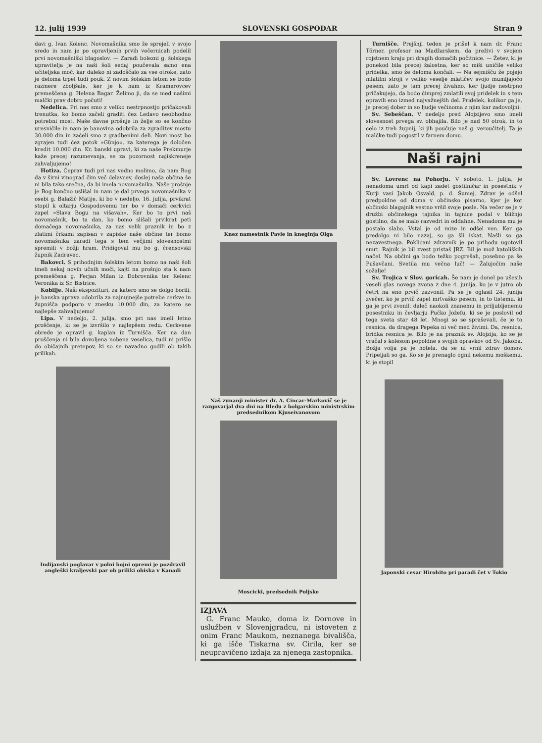12. julij 1939 SLOVENSKI GOSPODAR Stran 9
davi g. Ivan Kolenc. Novomašnika smo že sprejeli v svojo sredo in nam je po opravljenih prvih večernicah podelil prvi novomašniški blagoslov. — Zaradi bolezni g. šolskega upravitelja je na naši šoli sedaj poučevala samo ena učiteljska moč, kar daleko ni zadoščalo za vse otroke, zato je deloma trpel tudi pouk. Z novim šolskim letom se bodo razmere zboljšale, ker je k nam iz Kramerovcev premeščena g. Helena Bagar. Želimo ji, da se med našimi malčki prav dobro počuti!
Nedelica. Pri nas smo z veliko nestrpnostjo pričakovali trenutka, ko bomo začeli graditi čez Ledavo neobhodno potrebni most. Naše davne prošnje in želje so se končno uresničile in nam je banovina odobrila za zgraditev mostu 30.000 din in začeli smo z gradbenimi deli. Novi most bo zgrajen tudi čez potok »Günjo«, za katerega je določen kredit 10.000 din. Kr. banski upravi, ki za naše Prekmurje kaže precej razumevanja, se za pozornost najiskreneje zahvaljujemo!
Hotiza. Čeprav tudi pri nas vedno molimo, da nam Bog da v širni vinograd čim več delavcev, doslej naša občina še ni bila tako srečna, da bi imela novomašnika. Naše prošnje je Bog končno uslišal in nam je dal prvega novomašnika v osebi g. Balažič Matije, ki bo v nedeljo, 16. julija, prvikrat stopil k oltarju Gospodovemu ter bo v domači cerkvici zapel »Slava Bogu na višavah«. Ker bo to prvi naš novomašnik, bo ta dan, ko bomo slišali prvikrat peti domačega novomašnika, za nas velik praznik in bo z zlatimi črkami zapisan v zapiske naše občine ter bomo novomašnika zaradi tega s tem večjimi slovesnostmi spremili v božji hram. Pridigoval mu bo g. črensovski župnik Zadravec.
Bakovci. S prihodnjim šolskim letom bomo na naši šoli imeli nekaj novih učnih moči, kajti na prošnjo sta k nam premeščena g. Ferjan Milan iz Dobrovnika ter Kelenc Veronika iz Sr. Bistrice.
Kobilje. Naši ekspozituri, za katero smo se dolgo borili, je banska uprava odobrila za najnujnejše potrebe cerkve in župnišča podporo v znesku 10.000 din, za katero se najlepše zahvaljujemo!
Lipa. V nedeljo, 2. julija, smo pri nas imeli letno proščenje, ki se je izvršilo v najlepšem redu. Cerkvene obrede je opravil g. kaplan iz Turnišča. Ker na dan proščenja ni bila dovoljena nobena veselica, tudi ni prišlo do običajnih pretepov, ki so se navadno godili ob takih prilikah.
Indijanski poglavar v polni bojni opremi je pozdravil angleški kraljevski par ob priliki obiska v Kanadi
Knez namestnik Pavle in kneginja Olga
Naš zunanji minister dr. A. Cincar-Markovič se je razgovarjal dva dni na Bledu z bolgarskim ministrskim predsednikom Kjuseivanovom
Moscicki, predsednik Poljske
IZJAVA
G. Franc Mauko, doma iz Dornove in uslužben v Slovenjgradcu, ni istoveten z onim Franc Maukom, neznanega bivališča, ki ga išče Tiskarna sv. Cirila, ker se neupravičeno izdaja za njenega zastopnika.
Turnišče. Prejšnji teden je prišel k nam dr. Franc Törner, profesor na Madžarskem, da preživi v svojem rojstnem kraju pri dragih domačih počitnice. — Žetev, ki je ponekod bila precej žalostna, ker so miši uničile veliko pridelka, smo že deloma končali. — Na sejmišču že pojejo mlatilni stroji v veliko veselje mlatičev svojo mumljajočo pesem, zato je tam precej živahno, ker ljudje nestrpno pričakujejo, da bodo čimprej zmlatili svoj pridelek in s tem opravili eno izmed najvažnejših del. Pridelek, kolikor ga je, je precej dober in so ljudje večinoma z njim kar zadovoljni.
Sv. Sebeščan. V nedeljo pred Alojzijevo smo imeli slovesnost prvega sv. obhajila. Bilo je nad 50 otrok, in to celo iz treh župnij, ki jih poučuje naš g. veroučitelj. Ta je malčke tudi pogostil v farnem domu.
Naši rajni
Sv. Lovrenc na Pohorju. V soboto, 1. julija, je nenadoma umrl od kapi zadet gostilničar in posestnik v Kurji vasi Jakob Osvald, p. d. Šumej. Zdrav je odšel predpoldne od doma v občinsko pisarno, kjer je kot občinski blagajnik vestno vršil svoje posle. Na večer se je v družbi občinskega tajnika in tajnice podal v bližnjo gostilno, da se malo razvedri in oddahne. Nenadoma mu je postalo slabo. Vstal je od mize in odšel ven. Ker ga predolgo ni bilo nazaj, so ga šli iskat. Našli so ga nezavestnega. Poklicani zdravnik je po prihodu ugotovil smrt. Rajnik je bil zvest pristaš JRZ. Bil je mož katoliških načel. Na občini ga bodo težko pogrešali, posebno pa še Pušavčani. Svetila mu večna luč! — Žalujočim naše sožalje!
Sv. Trojica v Slov. goricah. Še nam je donel po ušesih veseli glas novega zvona z dne 4. junija, ko je v jutro ob četrt na eno prvič zazvonil. Pa se je oglasil 24. junija zvečer, ko je prvič zapel mrtvaško pesem, in to tistemu, ki ga je prvi zvonil: daleč naokoli znanemu in priljubljenemu posestniku in čevljarju Pučko Jožefu, ki se je poslovil od tega sveta star 48 let. Mnogi so se spraševali, če je to resnica, da dragega Pepeka ni več med živimi. Da, resnica, bridka resnica je. Bilo je na praznik sv. Alojzija, ko se je vračal s kolesom popoldne s svojih opravkov od Sv. Jakoba. Božja volja pa je hotela, da se ni vrnil zdrav domov. Pripeljali so ga. Ko se je prenaglo ognil nekemu moškemu, ki je stopil
Japonski cesar Hirohito pri paradi čet v Tokio